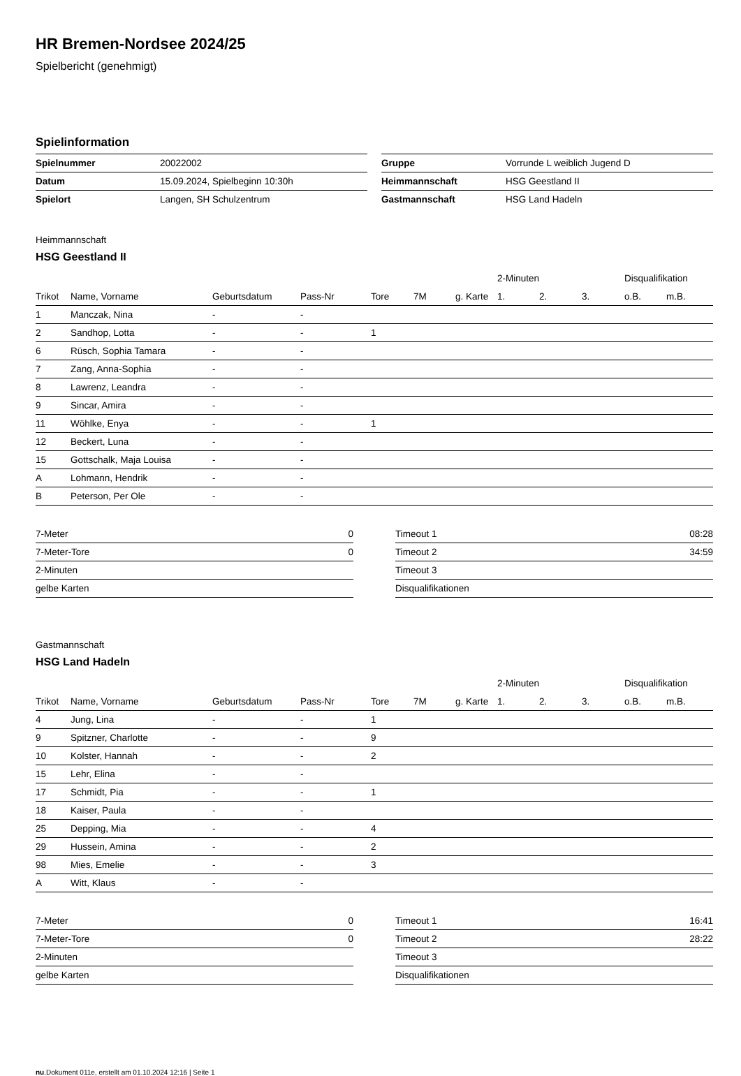HR Bremen-Nordsee 2024/25
Spielbericht (genehmigt)
Spielinformation
| Spielnummer | 20022002 |
| Datum | 15.09.2024, Spielbeginn 10:30h |
| Spielort | Langen, SH Schulzentrum |
| Gruppe | Vorrunde L weiblich Jugend D |
| Heimmannschaft | HSG Geestland II |
| Gastmannschaft | HSG Land Hadeln |
Heimmannschaft
HSG Geestland II
| | | | | | | | 2-Minuten | | | Disqualifikation | |
| --- | --- | --- | --- | --- | --- | --- | --- | --- | --- | --- | --- |
| Trikot | Name, Vorname | Geburtsdatum | Pass-Nr | Tore | 7M | g. Karte | 1. | 2. | 3. | o.B. | m.B. |
| 1 | Manczak, Nina | - | - | | | | | | | | |
| 2 | Sandhop, Lotta | - | - | 1 | | | | | | | |
| 6 | Rüsch, Sophia Tamara | - | - | | | | | | | | |
| 7 | Zang, Anna-Sophia | - | - | | | | | | | | |
| 8 | Lawrenz, Leandra | - | - | | | | | | | | |
| 9 | Sincar, Amira | - | - | | | | | | | | |
| 11 | Wöhlke, Enya | - | - | 1 | | | | | | | |
| 12 | Beckert, Luna | - | - | | | | | | | | |
| 15 | Gottschalk, Maja Louisa | - | - | | | | | | | | |
| A | Lohmann, Hendrik | - | - | | | | | | | | |
| B | Peterson, Per Ole | - | - | | | | | | | | |
| 7-Meter | 0 |
| 7-Meter-Tore | 0 |
| 2-Minuten | |
| gelbe Karten | |
| Timeout 1 | 08:28 |
| Timeout 2 | 34:59 |
| Timeout 3 | |
| Disqualifikationen | |
Gastmannschaft
HSG Land Hadeln
| | | | | | | | 2-Minuten | | | Disqualifikation | |
| --- | --- | --- | --- | --- | --- | --- | --- | --- | --- | --- | --- |
| Trikot | Name, Vorname | Geburtsdatum | Pass-Nr | Tore | 7M | g. Karte | 1. | 2. | 3. | o.B. | m.B. |
| 4 | Jung, Lina | - | - | 1 | | | | | | | |
| 9 | Spitzner, Charlotte | - | - | 9 | | | | | | | |
| 10 | Kolster, Hannah | - | - | 2 | | | | | | | |
| 15 | Lehr, Elina | - | - | | | | | | | | |
| 17 | Schmidt, Pia | - | - | 1 | | | | | | | |
| 18 | Kaiser, Paula | - | - | | | | | | | | |
| 25 | Depping, Mia | - | - | 4 | | | | | | | |
| 29 | Hussein, Amina | - | - | 2 | | | | | | | |
| 98 | Mies, Emelie | - | - | 3 | | | | | | | |
| A | Witt, Klaus | - | - | | | | | | | | |
| 7-Meter | 0 |
| 7-Meter-Tore | 0 |
| 2-Minuten | |
| gelbe Karten | |
| Timeout 1 | 16:41 |
| Timeout 2 | 28:22 |
| Timeout 3 | |
| Disqualifikationen | |
nu.Dokument 011e, erstellt am 01.10.2024 12:16 | Seite 1